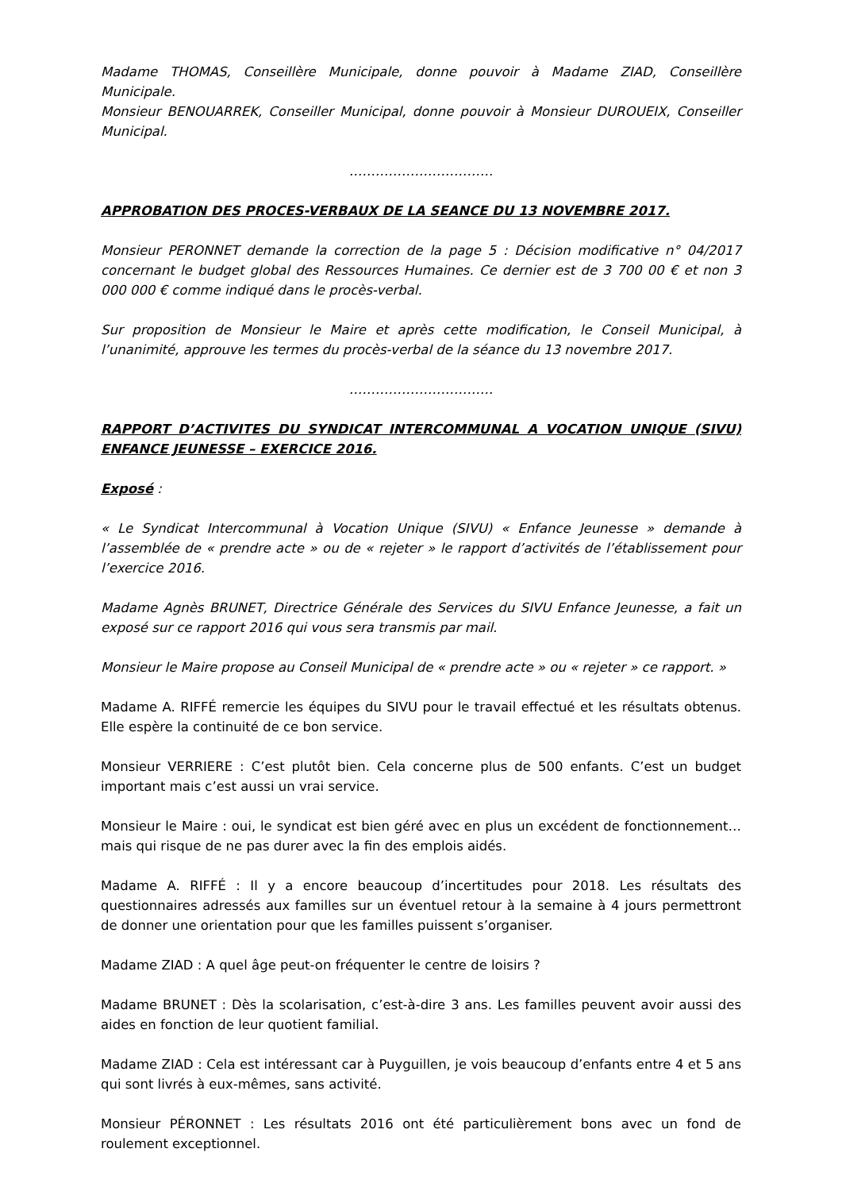Madame THOMAS, Conseillère Municipale, donne pouvoir à Madame ZIAD, Conseillère Municipale.
Monsieur BENOUARREK, Conseiller Municipal, donne pouvoir à Monsieur DUROUEIX, Conseiller Municipal.
……………………………
APPROBATION DES PROCES-VERBAUX DE LA SEANCE DU 13 NOVEMBRE 2017.
Monsieur PERONNET demande la correction de la page 5 : Décision modificative n° 04/2017 concernant le budget global des Ressources Humaines. Ce dernier est de 3 700 00 € et non 3 000 000 € comme indiqué dans le procès-verbal.
Sur proposition de Monsieur le Maire et après cette modification, le Conseil Municipal, à l’unanimité, approuve les termes du procès-verbal de la séance du 13 novembre 2017.
……………………………
RAPPORT D’ACTIVITES DU SYNDICAT INTERCOMMUNAL A VOCATION UNIQUE (SIVU) ENFANCE JEUNESSE – EXERCICE 2016.
Exposé :
« Le Syndicat Intercommunal à Vocation Unique (SIVU) « Enfance Jeunesse » demande à l’assemblée de « prendre acte » ou de « rejeter » le rapport d’activités de l’établissement pour l’exercice 2016.
Madame Agnès BRUNET, Directrice Générale des Services du SIVU Enfance Jeunesse, a fait un exposé sur ce rapport 2016 qui vous sera transmis par mail.
Monsieur le Maire propose au Conseil Municipal de « prendre acte » ou « rejeter » ce rapport. »
Madame A. RIFFÉ remercie les équipes du SIVU pour le travail effectué et les résultats obtenus. Elle espère la continuité de ce bon service.
Monsieur VERRIERE : C’est plutôt bien. Cela concerne plus de 500 enfants. C’est un budget important mais c’est aussi un vrai service.
Monsieur le Maire : oui, le syndicat est bien géré avec en plus un excédent de fonctionnement… mais qui risque de ne pas durer avec la fin des emplois aidés.
Madame A. RIFFÉ : Il y a encore beaucoup d’incertitudes pour 2018. Les résultats des questionnaires adressés aux familles sur un éventuel retour à la semaine à 4 jours permettront de donner une orientation pour que les familles puissent s’organiser.
Madame ZIAD : A quel âge peut-on fréquenter le centre de loisirs ?
Madame BRUNET : Dès la scolarisation, c’est-à-dire 3 ans. Les familles peuvent avoir aussi des aides en fonction de leur quotient familial.
Madame ZIAD : Cela est intéressant car à Puyguillen, je vois beaucoup d’enfants entre 4 et 5 ans qui sont livrés à eux-mêmes, sans activité.
Monsieur PÉRONNET : Les résultats 2016 ont été particulièrement bons avec un fond de roulement exceptionnel.